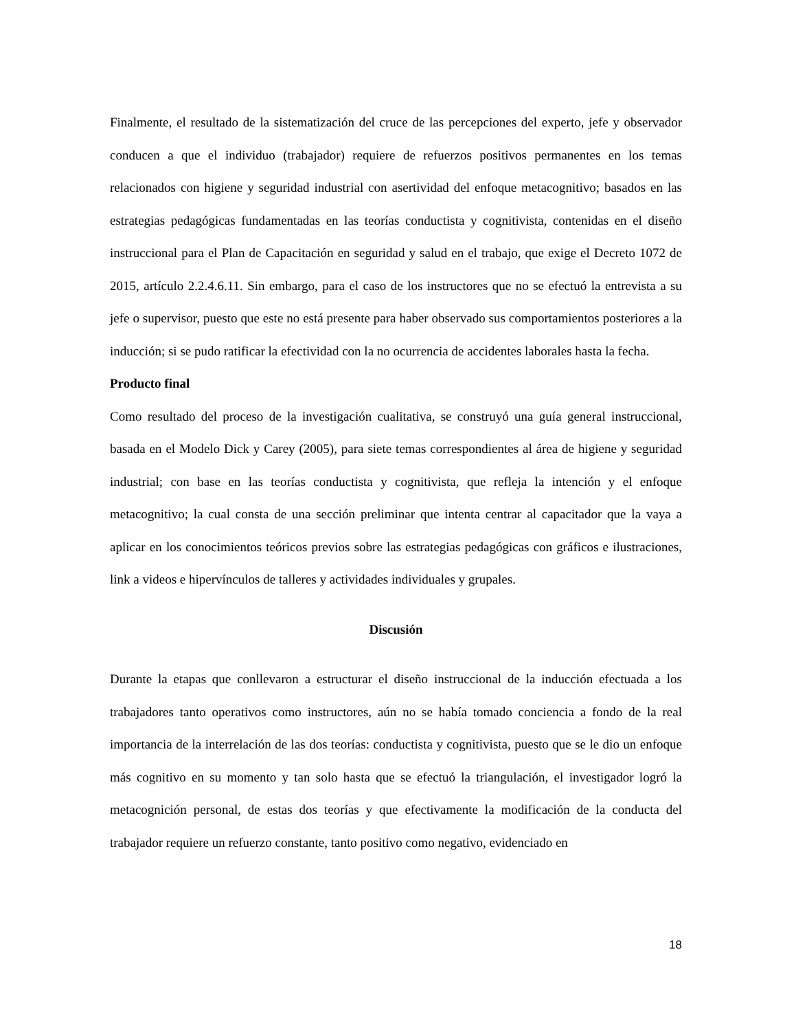Finalmente, el resultado de la sistematización del cruce de las percepciones del experto, jefe y observador conducen a que el individuo (trabajador) requiere de refuerzos positivos permanentes en los temas relacionados con higiene y seguridad industrial con asertividad del enfoque metacognitivo; basados en las estrategias pedagógicas fundamentadas en las teorías conductista y cognitivista, contenidas en el diseño instruccional para el Plan de Capacitación en seguridad y salud en el trabajo, que exige el Decreto 1072 de 2015, artículo 2.2.4.6.11. Sin embargo, para el caso de los instructores que no se efectuó la entrevista a su jefe o supervisor, puesto que este no está presente para haber observado sus comportamientos posteriores a la inducción; si se pudo ratificar la efectividad con la no ocurrencia de accidentes laborales hasta la fecha.
Producto final
Como resultado del proceso de la investigación cualitativa, se construyó una guía general instruccional, basada en el Modelo Dick y Carey (2005), para siete temas correspondientes al área de higiene y seguridad industrial; con base en las teorías conductista y cognitivista, que refleja la intención y el enfoque metacognitivo; la cual consta de una sección preliminar que intenta centrar al capacitador que la vaya a aplicar en los conocimientos teóricos previos sobre las estrategias pedagógicas con gráficos e ilustraciones, link a videos e hipervínculos de talleres y actividades individuales y grupales.
Discusión
Durante la etapas que conllevaron a estructurar el diseño instruccional de la inducción efectuada a los trabajadores tanto operativos como instructores, aún no se había tomado conciencia a fondo de la real importancia de la interrelación de las dos teorías: conductista y cognitivista, puesto que se le dio un enfoque más cognitivo en su momento y tan solo hasta que se efectuó la triangulación, el investigador logró la metacognición personal, de estas dos teorías y que efectivamente la modificación de la conducta del trabajador requiere un refuerzo constante, tanto positivo como negativo, evidenciado en
18